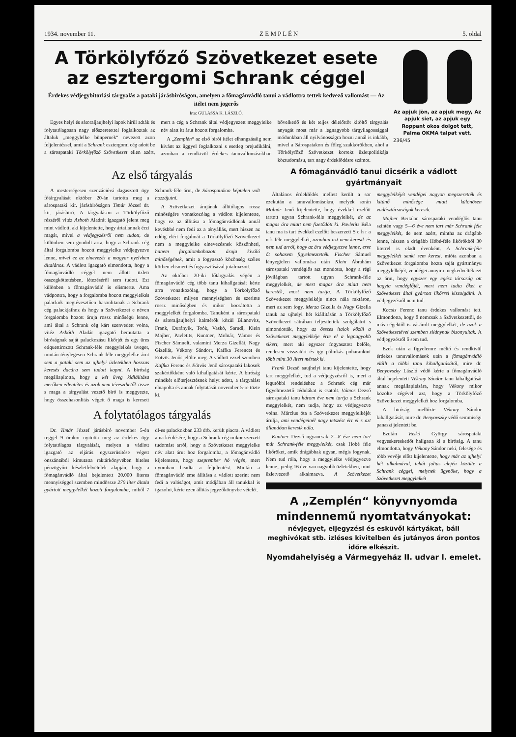1934. november 11. Z E M P L É N 5. oldal
A Törkölyfőző Szövetkezet esete az esztergomi Schrank céggel
Érdekes védjegybitorlási tárgyalás a pataki járásbiróságon, amelyen a főmagánvádló tanui a vádlottra tettek kedvező vallomást — Az itélet nem jogerős
Irta: GULASSA K. LÁSZLÓ.
Egyes helyi és sátoraljaujhelyi lapok hirül adták és folytatólagosan nagy előszeretettel foglalkoztak az általuk „meggylelke bünpernek“ nevezett azon feljelentéssel, amit a Schrank esztergomi cég adott be a sárospataki Törkölyfőző Szövetkezet ellen azért, mert a cég a Schrank által védjegyezett meggylelke név alatt itt árut hozott forgalomba.
A „Zemplén“ az első birói itélet elhangzásáig nem kivánt az üggyel foglalkozni s esetleg prejudikálni, azonban a rendkivül érdekes tanuvallomásokban bővelkedő és két teljes délelőttöt kitöltő tárgyalás anyagát most már a legnagyobb tárgyilagossággal módunkban áll nyilvánosságra hozni annál is inkább, mivel a Sárospatakon és főleg szakkörökben, ahol a Törkölyfőző Szövetkezet korrekt üzletpolitikája köztudomásu, tart nagy érdeklődésre számot.
Az apjuk jön, az apjuk megy, Az apjuk siet, az apjuk egy Roppant okos dolgot tett, Palma OKMA talpat vett.
236/45
Az első tárgyalás
A mesterségesen szenzációvá dagasztott ügy főtárgyalását október 20-án tartotta meg a sárospataki kir. járásbiróságon Timár József dr. kir. járásbiró. A tárgyaláson a Törkölyfőző részéről vitéz Asboth Aladrát igazgató jelent meg mint vádlott, aki kijelentette, hogy ártatlannak érzi magát, mivel a védjegyzésről nem tudott, de különben sem gondolt arra, hogy a Schrank cég által forgalomba hozott meggylelke védjegyezve lenne, mivel ez az elnevezés a magyar nyelvben általános. A vádlott igazgató elmondotta, hogy a főmagánvádló céggel nem állott üzleti összegköttetésben, létezéséről sem tudott. Ezt különben a főmagánvádló is elismerte. Ama vádpontra, hogy a forgalomba hozott meggylelkés palackok megtévesztően hasonlitanak a Schrank cég palackjaihoz és hogy a Szövetkezet e néven forgalomba hozott áruja rossz minőségü lenne, ami által a Schrank cég kárt szenvedett volna, vitéz Asbóth Aladár igazgató bemutatta a biróságnak saját palackozásu likőrjét és egy üres etiquettirozott Schrank-féle meggylelkés üveget, miután ténylegesen Schrank-féle meggylelke árut sem a pataki sem az ujhelyi üzletekben hosszas keresés dacára sem tudott kapni. A biróság megállapitotta, hogy a két üveg kidlálitása merőben ellentétes és azok nem téveszthetők össze s maga a tárgyalást vezető biró is meggyezte, hogy összehasonlitás végett ő maga is keresett Schrank-féle árut, de Sárospatakon képtelen volt hozzájutni.
A Szövetkezet árujának állitólagos rossz minőségére vonatkozólag a vádlott kijelentette, hogy ez az állitása a főmagánvádlónak annál kevésbbé nem fedi az a tényállás, mert hiszen az eddig elért forgalmát a Törkölyfőző Szövetkezet nem a meggylelke elnevezésnek köszönheti, hanem forgalombahozott áruja kiváló minőségének, amit a fogyasztó közönség széles körben elismert és fogyasztásával jutalmazott.
Az október 20-iki főtárgyalás végén a főmagánvádló cég több tanu kihallgatását kérte arra vonatkozólag, hogy a Törkölyfőző Szövetkezet milyen mennyiségben és szerinte rossz minőségben és mikor bocsátotta a meggylelkét forgalomba. Tanuként a sárospataki és sátoraljaujhelyi italmérők közül Bilanovits, Frank, Durányik, Toók, Vaskó, Sarudi, Klein Majher, Pavletits, Kuntner, Molnár, Vámos és Fischer Sámuelt, valamint Merza Gizellát, Nagy Gizellát, Vékony Sándort, Kaffka Ferencet és Eötvös Jenőt jelölte meg. A vádlott ezzel szemben Kaffka Ferenc és Eötvös Jenő sárospataki lakosok szakértőkként való kihallgatását kérte. A biróság mindkét előterjesztésnek helyt adott, a tárgyalást elnapolta és annak folytatását november 5-re tüzte ki.
A folytatólagos tárgyalás
Dr. Timár József járásbiró november 5-én reggel 9 órakor nyitotta meg az érdekes ügy folytatólagos tárgyalását, melyen a vádlott igazgató az eljárás egyszerüsitése végett önszántából kimutatta raktárkönyvében hiteles pénzügyőri készletfelvételek alapján, hogy a főmagánvádló által bejelentett 20.000 literes mennyiséggel szemben mindössze 270 liter általa gyártott meggylelkét hozott forgalomba, miből 7 dl-es palackokban 233 drb. került piacra. A vádlott ama kérdésére, hogy a Schrank cég mikor szerzett tudomást arról, hogy a Szövetkezet meggylelke név alatt árut hoz forgalomba, a főmagánvádló kijelentette, hogy szeptember hó végén, mert nyomban beadta a feljelentést. Miután a főmagánvádló eme állitása a vádlott szerint nem fedi a valóságot, amit módjában áll tanukkal is igazolni, kérte ezen állitás jegyzőkönyvbe vételét.
A főmagánvádló tanui dicsérik a vádlott gyártmányait
Általános érdeklődés mellett került a sor ezekután a tanuvallomásokra, melyek során Molnár Jenő kijelentette, hogy évekkel ezelőtt tartott ugyan Schrank-féle meggylelkét, de az magas ára miatt nem fizetődött ki. Pavletits Béla tanu ma is tart évekkel ezelőtt beszerzett S c h r a n k-féle meggylelkét, azonban azt nem keresik és nem tud arról, hogy az áru védjegyezve lenne, erre őt sohasem figyelmeztették. Fischer Sámuel lényegtelen vallomása után Klein Ábrahám sárospataki vendéglős azt mondotta, hogy a régi jóvilágban tartott ugyan Schrank-féle meggylelkét, de mert magas ára miatt nem keresték, most nem tartja. A Törkölyfőző Szövetkezet meggylelkéje nincs nála raktáron, mert az sem fogy. Merza Gizella és Nagy Gizella tanuk az ujhelyi hét kiállitásán a Törkölyfőző Szövetkezet sátrában teljesitettek szolgálatot s elmondották, hogy az összes italok közül a Szövetkezet meggylelkéje érte el a legnagyobb sikert, mert aki egyszer fogyasztott belőle, rendesen visszatért és igy pálinkás poharankint több mint 30 litert mértek ki.
Frank Dezső saujhelyi tanu kijelentette, hogy tart meggylelkét, tud a védjegyzésről is, mert a legutóbbi rendeléshez a Schrank cég már figyelmeztető cédulákat is csatolt. Vámos Dezső sárospataki tanu három éve nem tartja a Schrank meggylelkét, nem tudja, hogy az védjegyezve volna. Március óta a Szövetkezet meggylelkéjét árulja, ami vendégeinél nagy tetszést ért el s azt állandóan keresik nála.
Kuntner Dezső ugyancsak 7—8 éve nem tart már Schrank-féle meggylelkét, csak Hobé féle likőröket, amik drágábbak ugyan, mégis fogynak. Nem tud róla, hogy a meggylelke védjegyezve lenne., pedig 16 éve van nagyobb üzletekben, mint üzletvezető alkalmazva. A Szövetkezet meggylelkéjét vendégei nagyon megszerették és kitünő minősége miatt különösen vadásztársaságok keresik.
Majher Bertalan sárospataki vendéglős tanu szintén vagy 5—6 éve nem tart már Schrank féle meggylelkét, de nem azért, mintha az drágább lenne, hiszen a drágább Hóbé-féle likörökből 30 literrel is eladt évenként. A Schrank-féle meggylelkét senki sem keresi, mióta azonban a Szövetkezet forgalomba hozta saját gyártmányu meggylelkéjét, vendégei annyira megkedvelték ezt az árut, hogy egyszer egy egész társaság ott hagyta vendéglőjét, mert nem tudta őket a Szövetkezet által gyártott likőrrel kiszolgálni. A védjegyzésről nem tud.
Kocsis Ferenc tanu érdekes vallomást tett. Elmondotta, hogy ő nemcsak a Szövetkezettől, de más cégektől is vásárolt meggylelkét, de azok a Szövetkezetével szemben silánynak bizonyultak. A védjegyzésről ő sem tud.
Ezek után a figyelemre méltó és rendkivül érdekes tanuvallomások után a főmagánvádló elállt a többi tanu kihallgatásától, mire dr. Benyovszky László védő kérte a főmagánvádló által bejelentett Vékony Sándor tanu kihallgatását annak megállapitására, hogy Vékony mikor közölte cégével azt, hogy a Törkölyfőző Szövetkezet meggylelkét hoz forgalomba.
A biróság mellőzte Vékony Sándor kihallgatását, mire dr. Benyovszky védő semmiségi panaszt jelentett be.
Ezután Vaskó György sárospataki vegyeskereskedőt hallgatta ki a biróság. A tanu elmondotta, hogy Vékony Sándor neki, felesége és több vevője előtt kijelentette, hogy már az ujhelyi hét alkalmával, tehát julius elején közölte a Schrank céggel, melynek ügynöke, hogy a Szövetkezet meggylelkét
A „Zemplén“ könyvnyomda
mindennemű nyomtatványokat:
névjegyet, eljegyzési és esküvői kártyákat, báli meghivókat stb. izléses kivitelben és jutányos áron pontos időre elkészit.
Nyomdahelyiség a Vármegyeház II. udvar I. emelet.